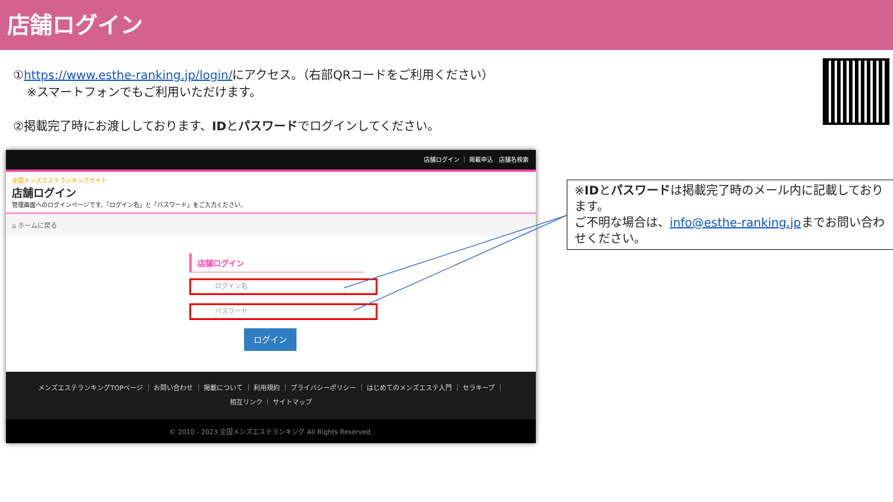店舗ログイン
①https://www.esthe-ranking.jp/login/にアクセス。（右部QRコードをご利用ください）
※スマートフォンでもご利用いただけます。
②掲載完了時にお渡ししております、IDとパスワードでログインしてください。
店舗ログイン ｜ 掲載申込 店舗名検索
全国メンズエステランキングサイト
店舗ログイン
管理画面へのログインページです。「ログイン名」と「パスワード」をご入力ください。
⌂ ホームに戻る
店舗ログイン
ログイン名
パスワード
ログイン
メンズエステランキングTOPページ ｜ お問い合わせ ｜ 掲載について ｜ 利用規約 ｜ プライバシーポリシー ｜ はじめてのメンズエステ入門 ｜ セラキープ ｜
相互リンク ｜ サイトマップ
© 2010 - 2023 全国メンズエステランキング All Rights Reserved.
※IDとパスワードは掲載完了時のメール内に記載しております。
ご不明な場合は、info@esthe-ranking.jpまでお問い合わせください。